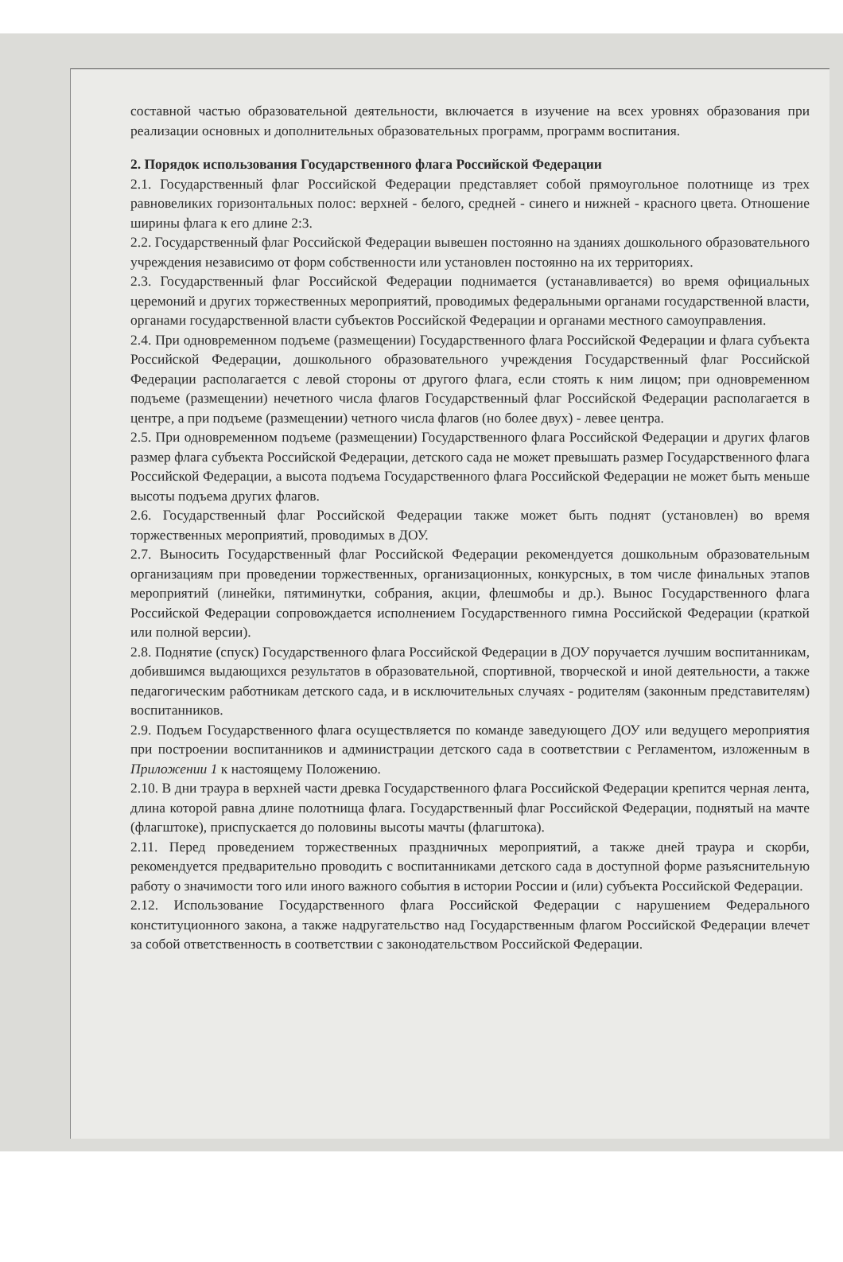составной частью образовательной деятельности, включается в изучение на всех уровнях образования при реализации основных и дополнительных образовательных программ, программ воспитания.
2. Порядок использования Государственного флага Российской Федерации
2.1. Государственный флаг Российской Федерации представляет собой прямоугольное полотнище из трех равновеликих горизонтальных полос: верхней - белого, средней - синего и нижней - красного цвета. Отношение ширины флага к его длине 2:3.
2.2. Государственный флаг Российской Федерации вывешен постоянно на зданиях дошкольного образовательного учреждения независимо от форм собственности или установлен постоянно на их территориях.
2.3. Государственный флаг Российской Федерации поднимается (устанавливается) во время официальных церемоний и других торжественных мероприятий, проводимых федеральными органами государственной власти, органами государственной власти субъектов Российской Федерации и органами местного самоуправления.
2.4. При одновременном подъеме (размещении) Государственного флага Российской Федерации и флага субъекта Российской Федерации, дошкольного образовательного учреждения Государственный флаг Российской Федерации располагается с левой стороны от другого флага, если стоять к ним лицом; при одновременном подъеме (размещении) нечетного числа флагов Государственный флаг Российской Федерации располагается в центре, а при подъеме (размещении) четного числа флагов (но более двух) - левее центра.
2.5. При одновременном подъеме (размещении) Государственного флага Российской Федерации и других флагов размер флага субъекта Российской Федерации, детского сада не может превышать размер Государственного флага Российской Федерации, а высота подъема Государственного флага Российской Федерации не может быть меньше высоты подъема других флагов.
2.6. Государственный флаг Российской Федерации также может быть поднят (установлен) во время торжественных мероприятий, проводимых в ДОУ.
2.7. Выносить Государственный флаг Российской Федерации рекомендуется дошкольным образовательным организациям при проведении торжественных, организационных, конкурсных, в том числе финальных этапов мероприятий (линейки, пятиминутки, собрания, акции, флешмобы и др.). Вынос Государственного флага Российской Федерации сопровождается исполнением Государственного гимна Российской Федерации (краткой или полной версии).
2.8. Поднятие (спуск) Государственного флага Российской Федерации в ДОУ поручается лучшим воспитанникам, добившимся выдающихся результатов в образовательной, спортивной, творческой и иной деятельности, а также педагогическим работникам детского сада, и в исключительных случаях - родителям (законным представителям) воспитанников.
2.9. Подъем Государственного флага осуществляется по команде заведующего ДОУ или ведущего мероприятия при построении воспитанников и администрации детского сада в соответствии с Регламентом, изложенным в Приложении 1 к настоящему Положению.
2.10. В дни траура в верхней части древка Государственного флага Российской Федерации крепится черная лента, длина которой равна длине полотнища флага. Государственный флаг Российской Федерации, поднятый на мачте (флагштоке), приспускается до половины высоты мачты (флагштока).
2.11. Перед проведением торжественных праздничных мероприятий, а также дней траура и скорби, рекомендуется предварительно проводить с воспитанниками детского сада в доступной форме разъяснительную работу о значимости того или иного важного события в истории России и (или) субъекта Российской Федерации.
2.12. Использование Государственного флага Российской Федерации с нарушением Федерального конституционного закона, а также надругательство над Государственным флагом Российской Федерации влечет за собой ответственность в соответствии с законодательством Российской Федерации.